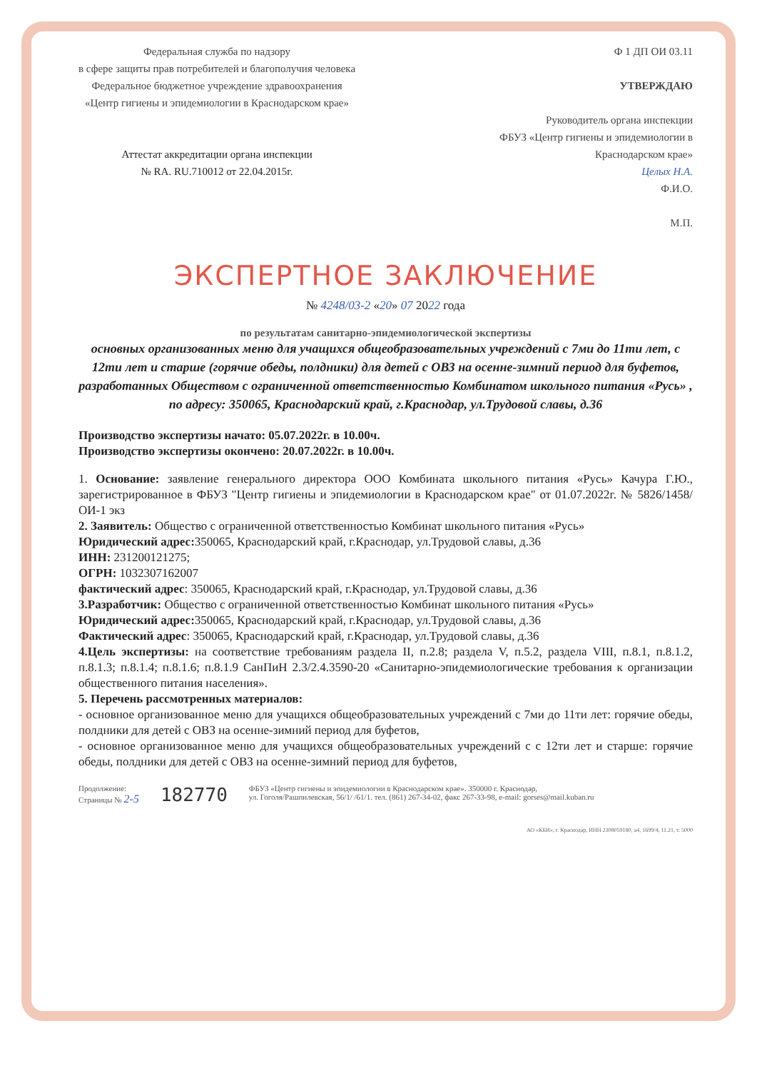Федеральная служба по надзору
в сфере защиты прав потребителей и благополучия человека
Федеральное бюджетное учреждение здравоохранения
«Центр гигиены и эпидемиологии в Краснодарском крае»
Аттестат аккредитации органа инспекции
№ RA. RU.710012 от 22.04.2015г.
Ф 1 ДП ОИ 03.11
УТВЕРЖДАЮ
Руководитель органа инспекции
ФБУЗ «Центр гигиены и эпидемиологии в
Краснодарском крае»
Целых Н.А.
Ф.И.О.
М.П.
ЭКСПЕРТНОЕ ЗАКЛЮЧЕНИЕ
№ 4248/03-2 «20» 07 2022 года
по результатам санитарно-эпидемиологической экспертизы
основных организованных меню для учащихся общеобразовательных учреждений с 7ми до 11ти лет, с 12ти лет и старше (горячие обеды, полдники) для детей с ОВЗ на осенне-зимний период для буфетов, разработанных Обществом с ограниченной ответственностью Комбинатом школьного питания «Русь» , по адресу: 350065, Краснодарский край, г.Краснодар, ул.Трудовой славы, д.36
Производство экспертизы начато: 05.07.2022г. в 10.00ч.
Производство экспертизы окончено: 20.07.2022г. в 10.00ч.
1. Основание: заявление генерального директора ООО Комбината школьного питания «Русь» Качура Г.Ю., зарегистрированное в ФБУЗ "Центр гигиены и эпидемиологии в Краснодарском крае" от 01.07.2022г. № 5826/1458/ОИ-1 экз
2. Заявитель: Общество с ограниченной ответственностью Комбинат школьного питания «Русь»
Юридический адрес: 350065, Краснодарский край, г.Краснодар, ул.Трудовой славы, д.36
ИНН: 231200121275;
ОГРН: 1032307162007
фактический адрес: 350065, Краснодарский край, г.Краснодар, ул.Трудовой славы, д.36
3.Разработчик: Общество с ограниченной ответственностью Комбинат школьного питания «Русь»
Юридический адрес: 350065, Краснодарский край, г.Краснодар, ул.Трудовой славы, д.36
Фактический адрес: 350065, Краснодарский край, г.Краснодар, ул.Трудовой славы, д.36
4.Цель экспертизы: на соответствие требованиям раздела II, п.2.8; раздела V, п.5.2, раздела VIII, п.8.1, п.8.1.2, п.8.1.3; п.8.1.4; п.8.1.6; п.8.1.9 СанПиН 2.3/2.4.3590-20 «Санитарно-эпидемиологические требования к организации общественного питания населения».
5. Перечень рассмотренных материалов:
- основное организованное меню для учащихся общеобразовательных учреждений с 7ми до 11ти лет: горячие обеды, полдники для детей с ОВЗ на осенне-зимний период для буфетов,
- основное организованное меню для учащихся общеобразовательных учреждений с с 12ти лет и старше: горячие обеды, полдники для детей с ОВЗ на осенне-зимний период для буфетов,
Продолжение:
Страницы № 2-5
182770
ФБУЗ «Центр гигиены и эпидемиологии в Краснодарском крае». 350000 г. Краснодар,
ул. Гоголя/Рашпилевская, 56/1/ /61/1. тел. (861) 267-34-02, факс 267-33-98, e-mail: gorses@mail.kuban.ru
АО «КБИ», г. Краснодар, ИНН 2308059180, а4, 1699/4, 11.21, т. 5000